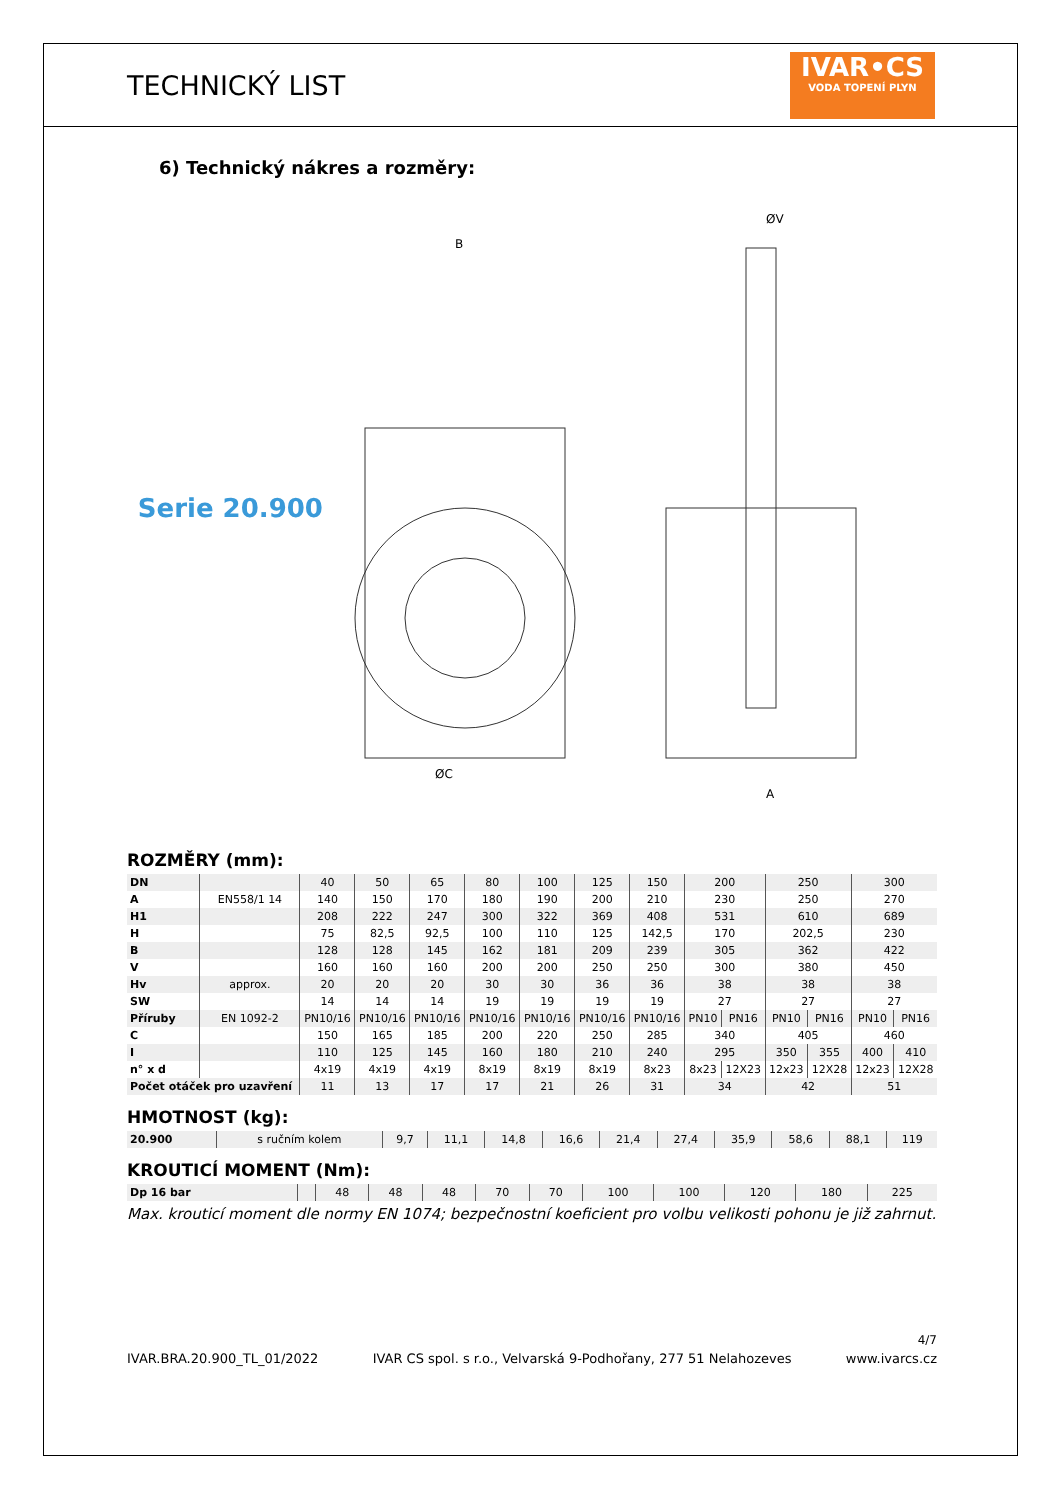TECHNICKÝ LIST
IVAR•CS
VODA TOPENÍ PLYN
6) Technický nákres a rozměry:
Serie 20.900
B
ØC
ØV
A
ROZMĚRY (mm):
| DN | | 40 | 50 | 65 | 80 | 100 | 125 | 150 | 200 | | 250 | | 300 | |
| A | EN558/1 14 | 140 | 150 | 170 | 180 | 190 | 200 | 210 | 230 | | 250 | | 270 | |
| H1 | | 208 | 222 | 247 | 300 | 322 | 369 | 408 | 531 | | 610 | | 689 | |
| H | | 75 | 82,5 | 92,5 | 100 | 110 | 125 | 142,5 | 170 | | 202,5 | | 230 | |
| B | | 128 | 128 | 145 | 162 | 181 | 209 | 239 | 305 | | 362 | | 422 | |
| V | | 160 | 160 | 160 | 200 | 200 | 250 | 250 | 300 | | 380 | | 450 | |
| Hv | approx. | 20 | 20 | 20 | 30 | 30 | 36 | 36 | 38 | | 38 | | 38 | |
| SW | | 14 | 14 | 14 | 19 | 19 | 19 | 19 | 27 | | 27 | | 27 | |
| Příruby | EN 1092-2 | PN10/16 | PN10/16 | PN10/16 | PN10/16 | PN10/16 | PN10/16 | PN10/16 | PN10 | PN16 | PN10 | PN16 | PN10 | PN16 |
| C | | 150 | 165 | 185 | 200 | 220 | 250 | 285 | 340 | | 405 | | 460 | |
| I | | 110 | 125 | 145 | 160 | 180 | 210 | 240 | 295 | | 350 | 355 | 400 | 410 |
| n° x d | | 4x19 | 4x19 | 4x19 | 8x19 | 8x19 | 8x19 | 8x23 | 8x23 | 12X23 | 12x23 | 12X28 | 12x23 | 12X28 |
| Počet otáček pro uzavření | | 11 | 13 | 17 | 17 | 21 | 26 | 31 | 34 | | 42 | | 51 | |
HMOTNOST (kg):
| 20.900 | s ručním kolem | 9,7 | 11,1 | 14,8 | 16,6 | 21,4 | 27,4 | 35,9 | 58,6 | 88,1 | 119 |
KROUTICÍ MOMENT (Nm):
| Dp 16 bar | | 48 | 48 | 48 | 70 | 70 | 100 | 100 | 120 | 180 | 225 |
Max. krouticí moment dle normy EN 1074; bezpečnostní koeficient pro volbu velikosti pohonu je již zahrnut.
4/7
IVAR.BRA.20.900_TL_01/2022 IVAR CS spol. s r.o., Velvarská 9-Podhořany, 277 51 Nelahozeves www.ivarcs.cz